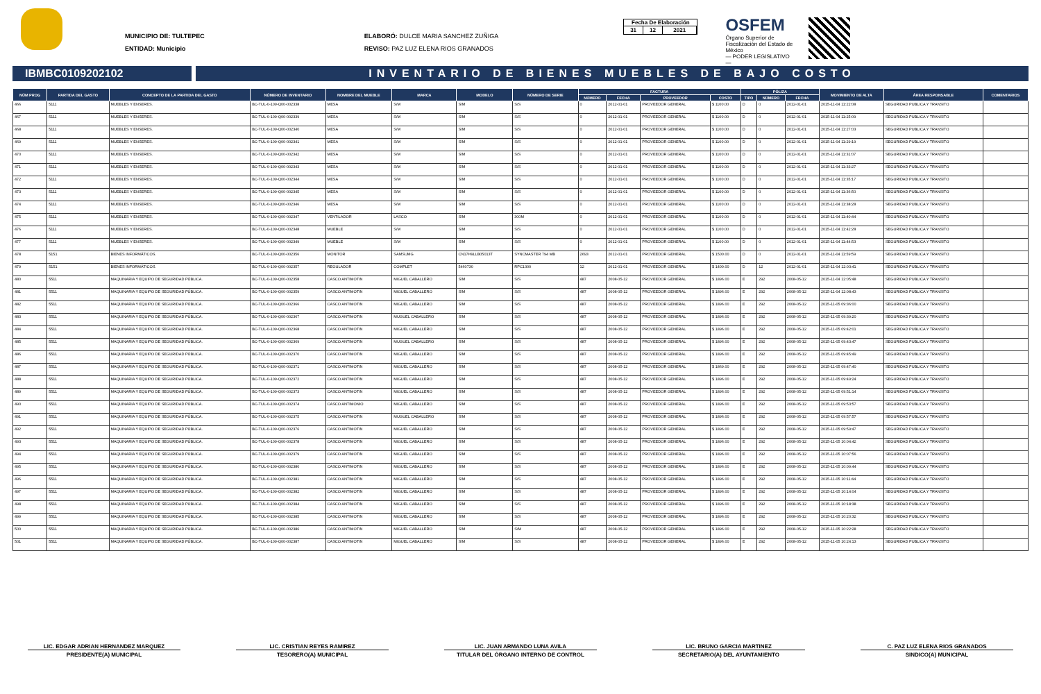MUNICIPIO DE: TULTEPEC
ENTIDAD: Municipio
ELABORÓ: DULCE MARIA SANCHEZ ZUÑIGA
REVISO: PAZ LUZ ELENA RIOS GRANADOS
Fecha De Elaboración
| 31 | 12 | 2021 |
OSFEM
Órgano Superior de Fiscalización del Estado de México
— PODER LEGISLATIVO —
IBMBC0109202102 INVENTARIO DE BIENES MUEBLES DE BAJO COSTO
| NÚM PROG | PARTIDA DEL GASTO | CONCEPTO DE LA PARTIDA DEL GASTO | NÚMERO DE INVENTARIO | NOMBRE DEL MUEBLE | MARCA | MODELO | NÚMERO DE SERIE | FACTURA | | | | PÓLIZA | | | MOVIMIENTO DE ALTA | ÁREA RESPONSABLE | COMENTARIOS |
| --- | --- | --- | --- | --- | --- | --- | --- | --- | --- | --- | --- | --- | --- | --- | --- | --- | --- |
| | | | | | | | | NÚMERO | FECHA | PROVEEDOR | COSTO | TIPO | NÚMERO | FECHA | | | |
| 466 | 5111 | MUEBLES Y ENSERES. | BC-TUL-0-109-Q00-002338 | MESA | S/M | S/M | S/S | 0 | 2012-01-01 | PROVEEDOR GENERAL | $ 1100.00 | D | 0 | 2012-01-01 | 2015-11-04 11:22:08 | SEGURIDAD PUBLICA Y TRANSITO | |
| 467 | 5111 | MUEBLES Y ENSERES. | BC-TUL-0-109-Q00-002339 | MESA | S/M | S/M | S/S | 0 | 2012-01-01 | PROVEEDOR GENERAL | $ 1100.00 | D | 0 | 2012-01-01 | 2015-11-04 11:25:09 | SEGURIDAD PUBLICA Y TRANSITO | |
| 468 | 5111 | MUEBLES Y ENSERES. | BC-TUL-0-109-Q00-002340 | MESA | S/M | S/M | S/S | 0 | 2012-01-01 | PROVEEDOR GENERAL | $ 1100.00 | D | 0 | 2012-01-01 | 2015-11-04 11:27:03 | SEGURIDAD PUBLICA Y TRANSITO | |
| 469 | 5111 | MUEBLES Y ENSERES. | BC-TUL-0-109-Q00-002341 | MESA | S/M | S/M | S/S | 0 | 2012-01-01 | PROVEEDOR GENERAL | $ 1100.00 | D | 0 | 2012-01-01 | 2015-11-04 11:29:19 | SEGURIDAD PUBLICA Y TRANSITO | |
| 470 | 5111 | MUEBLES Y ENSERES. | BC-TUL-0-109-Q00-002342 | MESA | S/M | S/M | S/S | 0 | 2012-01-01 | PROVEEDOR GENERAL | $ 1100.00 | D | 0 | 2012-01-01 | 2015-11-04 11:31:07 | SEGURIDAD PUBLICA Y TRANSITO | |
| 471 | 5111 | MUEBLES Y ENSERES. | BC-TUL-0-109-Q00-002343 | MESA | S/M | S/M | S/S | 0 | 2012-01-01 | PROVEEDOR GENERAL | $ 1100.00 | D | 0 | 2012-01-01 | 2015-11-04 11:33:27 | SEGURIDAD PUBLICA Y TRANSITO | |
| 472 | 5111 | MUEBLES Y ENSERES. | BC-TUL-0-109-Q00-002344 | MESA | S/M | S/M | S/S | 0 | 2012-01-01 | PROVEEDOR GENERAL | $ 1100.00 | D | 0 | 2012-01-01 | 2015-11-04 11:35:17 | SEGURIDAD PUBLICA Y TRANSITO | |
| 473 | 5111 | MUEBLES Y ENSERES. | BC-TUL-0-109-Q00-002345 | MESA | S/M | S/M | S/S | 0 | 2012-01-01 | PROVEEDOR GENERAL | $ 1100.00 | D | 0 | 2012-01-01 | 2015-11-04 11:36:50 | SEGURIDAD PUBLICA Y TRANSITO | |
| 474 | 5111 | MUEBLES Y ENSERES. | BC-TUL-0-109-Q00-002346 | MESA | S/M | S/M | S/S | 0 | 2012-01-01 | PROVEEDOR GENERAL | $ 1100.00 | D | 0 | 2012-01-01 | 2015-11-04 11:38:28 | SEGURIDAD PUBLICA Y TRANSITO | |
| 475 | 5111 | MUEBLES Y ENSERES. | BC-TUL-0-109-Q00-002347 | VENTILADOR | LASCO | S/M | 300M | 0 | 2012-01-01 | PROVEEDOR GENERAL | $ 1100.00 | D | 0 | 2012-01-01 | 2015-11-04 11:40:44 | SEGURIDAD PUBLICA Y TRANSITO | |
| 476 | 5111 | MUEBLES Y ENSERES. | BC-TUL-0-109-Q00-002348 | MUEBLE | S/M | S/M | S/S | 0 | 2012-01-01 | PROVEEDOR GENERAL | $ 1100.00 | D | 0 | 2012-01-01 | 2015-11-04 11:42:28 | SEGURIDAD PUBLICA Y TRANSITO | |
| 477 | 5111 | MUEBLES Y ENSERES. | BC-TUL-0-109-Q00-002349 | MUEBLE | S/M | S/M | S/S | 0 | 2012-01-01 | PROVEEDOR GENERAL | $ 1100.00 | D | 0 | 2012-01-01 | 2015-11-04 11:44:53 | SEGURIDAD PUBLICA Y TRANSITO | |
| 478 | 5151 | BIENES INFORMÁTICOS. | BC-TUL-0-109-Q00-002356 | MONITOR | SAMSUMG | CN17H9LLB05013T | SYNCMASTER 794 MB | 2693 | 2012-01-01 | PROVEEDOR GENERAL | $ 1500.00 | D | 0 | 2012-01-01 | 2015-11-04 11:59:59 | SEGURIDAD PUBLICA Y TRANSITO | |
| 479 | 5151 | BIENES INFORMÁTICOS. | BC-TUL-0-109-Q00-002357 | REGULADOR | COMPLET | 5460730 | RPC1300 | 12 | 2012-01-01 | PROVEEDOR GENERAL | $ 1400.00 | D | 12 | 2012-01-01 | 2015-11-04 12:03:41 | SEGURIDAD PUBLICA Y TRANSITO | |
| 480 | 5511 | MAQUINARIA Y EQUIPO DE SEGURIDAD PÚBLICA. | BC-TUL-0-109-Q00-002358 | CASCO ANTIMOTIN | MIGUEL CABALLERO | S/M | S/S | 487 | 2008-05-12 | PROVEEDOR GENERAL | $ 1896.00 | E | 292 | 2008-05-12 | 2015-11-04 12:05:48 | SEGURIDAD PUBLICA Y TRANSITO | |
| 481 | 5511 | MAQUINARIA Y EQUIPO DE SEGURIDAD PÚBLICA. | BC-TUL-0-109-Q00-002359 | CASCO ANTIMOTIN | MIGUEL CABALLERO | S/M | S/S | 487 | 2008-05-12 | PROVEEDOR GENERAL | $ 1896.00 | E | 292 | 2008-05-12 | 2015-11-04 12:08:43 | SEGURIDAD PUBLICA Y TRANSITO | |
| 482 | 5511 | MAQUINARIA Y EQUIPO DE SEGURIDAD PÚBLICA. | BC-TUL-0-109-Q00-002366 | CASCO ANTIMOTIN | MIGUEL CABALLERO | S/M | S/S | 487 | 2008-05-12 | PROVEEDOR GENERAL | $ 1896.00 | E | 292 | 2008-05-12 | 2015-11-05 09:36:00 | SEGURIDAD PUBLICA Y TRANSITO | |
| 483 | 5511 | MAQUINARIA Y EQUIPO DE SEGURIDAD PÚBLICA. | BC-TUL-0-109-Q00-002367 | CASCO ANTIMOTIN | MUGUEL CABALLERO | S/M | S/S | 487 | 2008-05-12 | PROVEEDOR GENERAL | $ 1896.00 | E | 292 | 2008-05-12 | 2015-11-05 09:39:20 | SEGURIDAD PUBLICA Y TRANSITO | |
| 484 | 5511 | MAQUINARIA Y EQUIPO DE SEGURIDAD PÚBLICA. | BC-TUL-0-109-Q00-002368 | CASCO ANTIMOTIN | MIGUEL CABALLERO | S/M | S/S | 487 | 2008-05-12 | PROVEEDOR GENERAL | $ 1896.00 | E | 292 | 2008-05-12 | 2015-11-05 09:42:01 | SEGURIDAD PUBLICA Y TRANSITO | |
| 485 | 5511 | MAQUINARIA Y EQUIPO DE SEGURIDAD PÚBLICA. | BC-TUL-0-109-Q00-002369 | CASCO ANTIMOTIN | MUGUEL CABALLERO | S/M | S/S | 487 | 2008-05-12 | PROVEEDOR GENERAL | $ 1896.00 | E | 292 | 2008-05-12 | 2015-11-05 09:43:47 | SEGURIDAD PUBLICA Y TRANSITO | |
| 486 | 5511 | MAQUINARIA Y EQUIPO DE SEGURIDAD PÚBLICA. | BC-TUL-0-109-Q00-002370 | CASCO ANTIMOTIN | MIGUEL CABALLERO | S/M | S/S | 487 | 2008-05-12 | PROVEEDOR GENERAL | $ 1896.00 | E | 292 | 2008-05-12 | 2015-11-05 09:45:49 | SEGURIDAD PUBLICA Y TRANSITO | |
| 487 | 5511 | MAQUINARIA Y EQUIPO DE SEGURIDAD PÚBLICA. | BC-TUL-0-109-Q00-002371 | CASCO ANTIMOTIN | MIGUEL CABALLERO | S/M | S/S | 487 | 2008-05-12 | PROVEEDOR GENERAL | $ 1869.00 | E | 292 | 2008-05-12 | 2015-11-05 09:47:40 | SEGURIDAD PUBLICA Y TRANSITO | |
| 488 | 5511 | MAQUINARIA Y EQUIPO DE SEGURIDAD PÚBLICA. | BC-TUL-0-109-Q00-002372 | CASCO ANTIMOTIN | MIGUEL CABALLERO | S/M | S/S | 487 | 2008-05-12 | PROVEEDOR GENERAL | $ 1896.00 | E | 292 | 2008-05-12 | 2015-11-05 09:49:24 | SEGURIDAD PUBLICA Y TRANSITO | |
| 489 | 5511 | MAQUINARIA Y EQUIPO DE SEGURIDAD PÚBLICA. | BC-TUL-0-109-Q00-002373 | CASCO ANTIMOTIN | MIGUEL CABALLERO | S/M | S/S | 487 | 2008-05-12 | PROVEEDOR GENERAL | $ 1896.00 | E | 292 | 2008-05-12 | 2015-11-05 09:51:14 | SEGURIDAD PUBLICA Y TRANSITO | |
| 490 | 5511 | MAQUINARIA Y EQUIPO DE SEGURIDAD PÚBLICA. | BC-TUL-0-109-Q00-002374 | CASCO ANTIMONIO | MIGUEL CABALLERO | S/M | S/S | 487 | 2008-05-12 | PROVEEDOR GENERAL | $ 1896.00 | E | 292 | 2008-05-12 | 2015-11-05 09:53:57 | SEGURIDAD PUBLICA Y TRANSITO | |
| 491 | 5511 | MAQUINARIA Y EQUIPO DE SEGURIDAD PÚBLICA. | BC-TUL-0-109-Q00-002375 | CASCO ANTIMOTIN | MUGUEL CABALLERO | S/M | S/S | 487 | 2008-05-12 | PROVEEDOR GENERAL | $ 1896.00 | E | 292 | 2008-05-12 | 2015-11-05 09:57:57 | SEGURIDAD PUBLICA Y TRANSITO | |
| 492 | 5511 | MAQUINARIA Y EQUIPO DE SEGURIDAD PÚBLICA. | BC-TUL-0-109-Q00-002376 | CASCO ANTIMOTIN | MIGUEL CABALLERO | S/M | S/S | 487 | 2008-05-12 | PROVEEDOR GENERAL | $ 1896.00 | E | 292 | 2008-05-12 | 2015-11-05 09:59:47 | SEGURIDAD PUBLICA Y TRANSITO | |
| 493 | 5511 | MAQUINARIA Y EQUIPO DE SEGURIDAD PÚBLICA. | BC-TUL-0-109-Q00-002378 | CASCO ANTIMOTIN | MIGUEL CABALLERO | S/M | S/S | 487 | 2008-05-12 | PROVEEDOR GENERAL | $ 1896.00 | E | 292 | 2008-05-12 | 2015-11-05 10:04:42 | SEGURIDAD PUBLICA Y TRANSITO | |
| 494 | 5511 | MAQUINARIA Y EQUIPO DE SEGURIDAD PÚBLICA. | BC-TUL-0-109-Q00-002379 | CASCO ANTIMOTIN | MIGUEL CABALLERO | S/M | S/S | 487 | 2008-05-12 | PROVEEDOR GENERAL | $ 1896.00 | E | 292 | 2008-05-12 | 2015-11-05 10:07:56 | SEGURIDAD PUBLICA Y TRANSITO | |
| 495 | 5511 | MAQUINARIA Y EQUIPO DE SEGURIDAD PÚBLICA. | BC-TUL-0-109-Q00-002380 | CASCO ANTIMOTIN | MIGUEL CABALLERO | S/M | S/S | 487 | 2008-05-12 | PROVEEDOR GENERAL | $ 1896.00 | E | 292 | 2008-05-12 | 2015-11-05 10:09:44 | SEGURIDAD PUBLICA Y TRANSITO | |
| 496 | 5511 | MAQUINARIA Y EQUIPO DE SEGURIDAD PÚBLICA. | BC-TUL-0-109-Q00-002381 | CASCO ANTIMOTIN | MIGUEL CABALLERO | S/M | S/S | 487 | 2008-05-12 | PROVEEDOR GENERAL | $ 1896.00 | E | 292 | 2008-05-12 | 2015-11-05 10:11:44 | SEGURIDAD PUBLICA Y TRANSITO | |
| 497 | 5511 | MAQUINARIA Y EQUIPO DE SEGURIDAD PÚBLICA. | BC-TUL-0-109-Q00-002382 | CASCO ANTIMOTIN | MIGUEL CABALLERO | S/M | S/S | 487 | 2008-05-12 | PROVEEDOR GENERAL | $ 1896.00 | E | 292 | 2008-05-12 | 2015-11-05 10:14:04 | SEGURIDAD PUBLICA Y TRANSITO | |
| 498 | 5511 | MAQUINARIA Y EQUIPO DE SEGURIDAD PÚBLICA. | BC-TUL-0-109-Q00-002384 | CASCO ANTIMOTIN | MIGUEL CABALLERO | S/M | S/S | 487 | 2008-05-12 | PROVEEDOR GENERAL | $ 1896.00 | E | 292 | 2008-05-12 | 2015-11-05 10:18:38 | SEGURIDAD PUBLICA Y TRANSITO | |
| 499 | 5511 | MAQUINARIA Y EQUIPO DE SEGURIDAD PÚBLICA. | BC-TUL-0-109-Q00-002385 | CASCO ANTIMOTIN | MIGUEL CABALLERO | S/M | S/S | 487 | 2008-05-12 | PROVEEDOR GENERAL | $ 1896.00 | E | 292 | 2008-05-12 | 2015-11-05 10:20:32 | SEGURIDAD PUBLICA Y TRANSITO | |
| 500 | 5511 | MAQUINARIA Y EQUIPO DE SEGURIDAD PÚBLICA. | BC-TUL-0-109-Q00-002386 | CASCO ANTIMOTIN | MIGUEL CABALLERO | S/M | S/M | 487 | 2008-05-12 | PROVEEDOR GENERAL | $ 1896.00 | E | 292 | 2008-05-12 | 2015-11-05 10:22:28 | SEGURIDAD PUBLICA Y TRANSITO | |
| 501 | 5511 | MAQUINARIA Y EQUIPO DE SEGURIDAD PÚBLICA. | BC-TUL-0-109-Q00-002387 | CASCO ANTIMOTIN | MIGUEL CABALLERO | S/M | S/S | 487 | 2008-05-12 | PROVEEDOR GENERAL | $ 1896.00 | E | 292 | 2008-05-12 | 2015-11-05 10:24:13 | SEGURIDAD PUBLICA Y TRANSITO | |
LIC. EDGAR ADRIAN HERNANDEZ MARQUEZ
PRESIDENTE(A) MUNICIPAL
LIC. CRISTIAN REYES RAMIREZ
TESORERO(A) MUNICIPAL
LIC. JUAN ARMANDO LUNA AVILA
TITULAR DEL ÓRGANO INTERNO DE CONTROL
LIC. BRUNO GARCIA MARTINEZ
SECRETARIO(A) DEL AYUNTAMIENTO
C. PAZ LUZ ELENA RIOS GRANADOS
SINDICO(A) MUNICIPAL